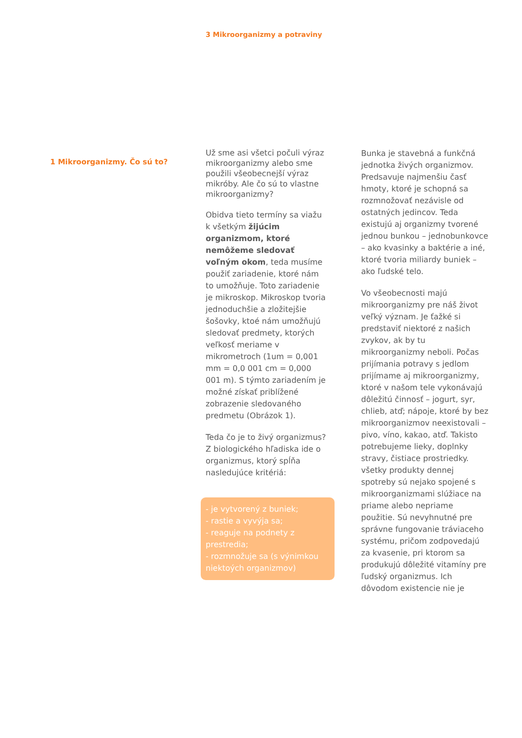3 Mikroorganizmy a potraviny
1 Mikroorganizmy. Čo sú to?
Už sme asi všetci počuli výraz mikroorganizmy alebo sme použili všeobecnejší výraz mikróby. Ale čo sú to vlastne mikroorganizmy?
Obidva tieto termíny sa viažu k všetkým žijúcim organizmom, ktoré nemôžeme sledovať voľným okom, teda musíme použiť zariadenie, ktoré nám to umožňuje. Toto zariadenie je mikroskop. Mikroskop tvoria jednoduchšie a zložitejšie šošovky, ktoé nám umožňujú sledovať predmety, ktorých veľkosť meriame v mikrometroch (1um = 0,001 mm = 0,0 001 cm = 0,000 001 m). S týmto zariadením je možné získať priblížené zobrazenie sledovaného predmetu (Obrázok 1).
Teda čo je to živý organizmus? Z biologického hľadiska ide o organizmus, ktorý spĺňa nasledujúce kritériá:
- je vytvorený z buniek;
- rastie a vyvýja sa;
- reaguje na podnety z prestredia;
- rozmnožuje sa (s výnimkou niektoých organizmov)
Bunka je stavebná a funkčná jednotka živých organizmov. Predsavuje najmenšiu časť hmoty, ktoré je schopná sa rozmnožovať nezávisle od ostatných jedincov. Teda existujú aj organizmy tvorené jednou bunkou – jednobunkovce – ako kvasinky a baktérie a iné, ktoré tvoria miliardy buniek – ako ľudské telo.
Vo všeobecnosti majú mikroorganizmy pre náš život veľký význam. Je ťažké si predstaviť niektoré z našich zvykov, ak by tu mikroorganizmy neboli. Počas prijímania potravy s jedlom prijímame aj mikroorganizmy, ktoré v našom tele vykonávajú dôležitú činnosť – jogurt, syr, chlieb, atď; nápoje, ktoré by bez mikroorganizmov neexistovali – pivo, víno, kakao, atď. Takisto potrebujeme lieky, doplnky stravy, čistiace prostriedky. všetky produkty dennej spotreby sú nejako spojené s mikroorganizmami slúžiace na priame alebo nepriame použitie. Sú nevyhnutné pre správne fungovanie tráviaceho systému, pričom zodpovedajú za kvasenie, pri ktorom sa produkujú dôležité vitamíny pre ľudský organizmus. Ich dôvodom existencie nie je